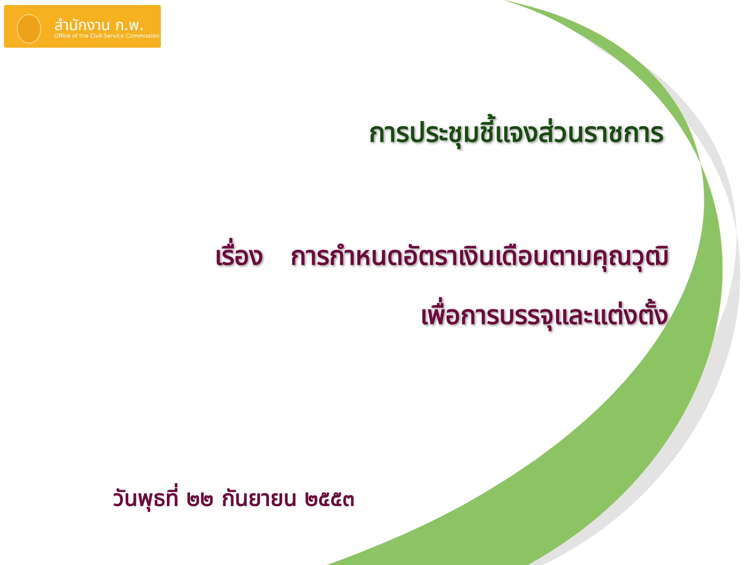สำนักงาน ก.พ.
Office of the Civil Service Commission
การประชุมชี้แจงส่วนราชการ
เรื่อง การกำหนดอัตราเงินเดือนตามคุณวุฒิ
เพื่อการบรรจุและแต่งตั้ง
วันพุธที่ ๒๒ กันยายน ๒๕๕๓